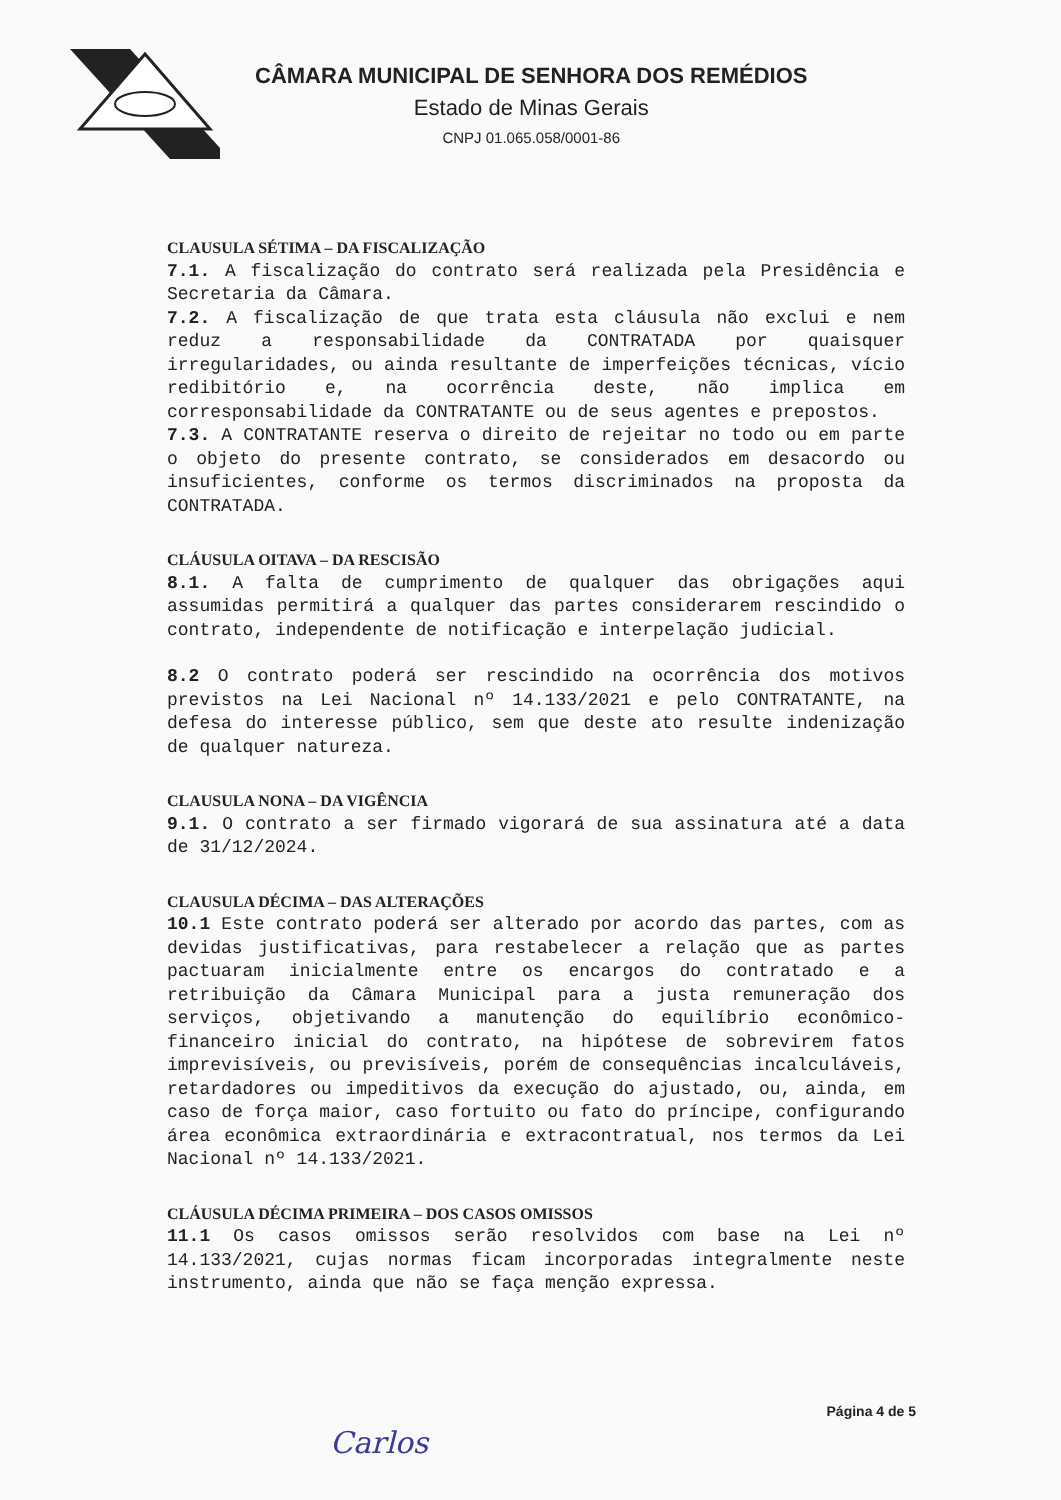CÂMARA MUNICIPAL DE SENHORA DOS REMÉDIOS
Estado de Minas Gerais
CNPJ 01.065.058/0001-86
CLAUSULA SÉTIMA – DA FISCALIZAÇÃO
7.1. A fiscalização do contrato será realizada pela Presidência e Secretaria da Câmara.
7.2. A fiscalização de que trata esta cláusula não exclui e nem reduz a responsabilidade da CONTRATADA por quaisquer irregularidades, ou ainda resultante de imperfeições técnicas, vício redibitório e, na ocorrência deste, não implica em corresponsabilidade da CONTRATANTE ou de seus agentes e prepostos.
7.3. A CONTRATANTE reserva o direito de rejeitar no todo ou em parte o objeto do presente contrato, se considerados em desacordo ou insuficientes, conforme os termos discriminados na proposta da CONTRATADA.
CLÁUSULA OITAVA – DA RESCISÃO
8.1. A falta de cumprimento de qualquer das obrigações aqui assumidas permitirá a qualquer das partes considerarem rescindido o contrato, independente de notificação e interpelação judicial.
8.2 O contrato poderá ser rescindido na ocorrência dos motivos previstos na Lei Nacional nº 14.133/2021 e pelo CONTRATANTE, na defesa do interesse público, sem que deste ato resulte indenização de qualquer natureza.
CLAUSULA NONA – DA VIGÊNCIA
9.1. O contrato a ser firmado vigorará de sua assinatura até a data de 31/12/2024.
CLAUSULA DÉCIMA – DAS ALTERAÇÕES
10.1 Este contrato poderá ser alterado por acordo das partes, com as devidas justificativas, para restabelecer a relação que as partes pactuaram inicialmente entre os encargos do contratado e a retribuição da Câmara Municipal para a justa remuneração dos serviços, objetivando a manutenção do equilíbrio econômico-financeiro inicial do contrato, na hipótese de sobrevirem fatos imprevisíveis, ou previsíveis, porém de consequências incalculáveis, retardadores ou impeditivos da execução do ajustado, ou, ainda, em caso de força maior, caso fortuito ou fato do príncipe, configurando área econômica extraordinária e extracontratual, nos termos da Lei Nacional nº 14.133/2021.
CLÁUSULA DÉCIMA PRIMEIRA – DOS CASOS OMISSOS
11.1 Os casos omissos serão resolvidos com base na Lei nº 14.133/2021, cujas normas ficam incorporadas integralmente neste instrumento, ainda que não se faça menção expressa.
Página 4 de 5
Carlos